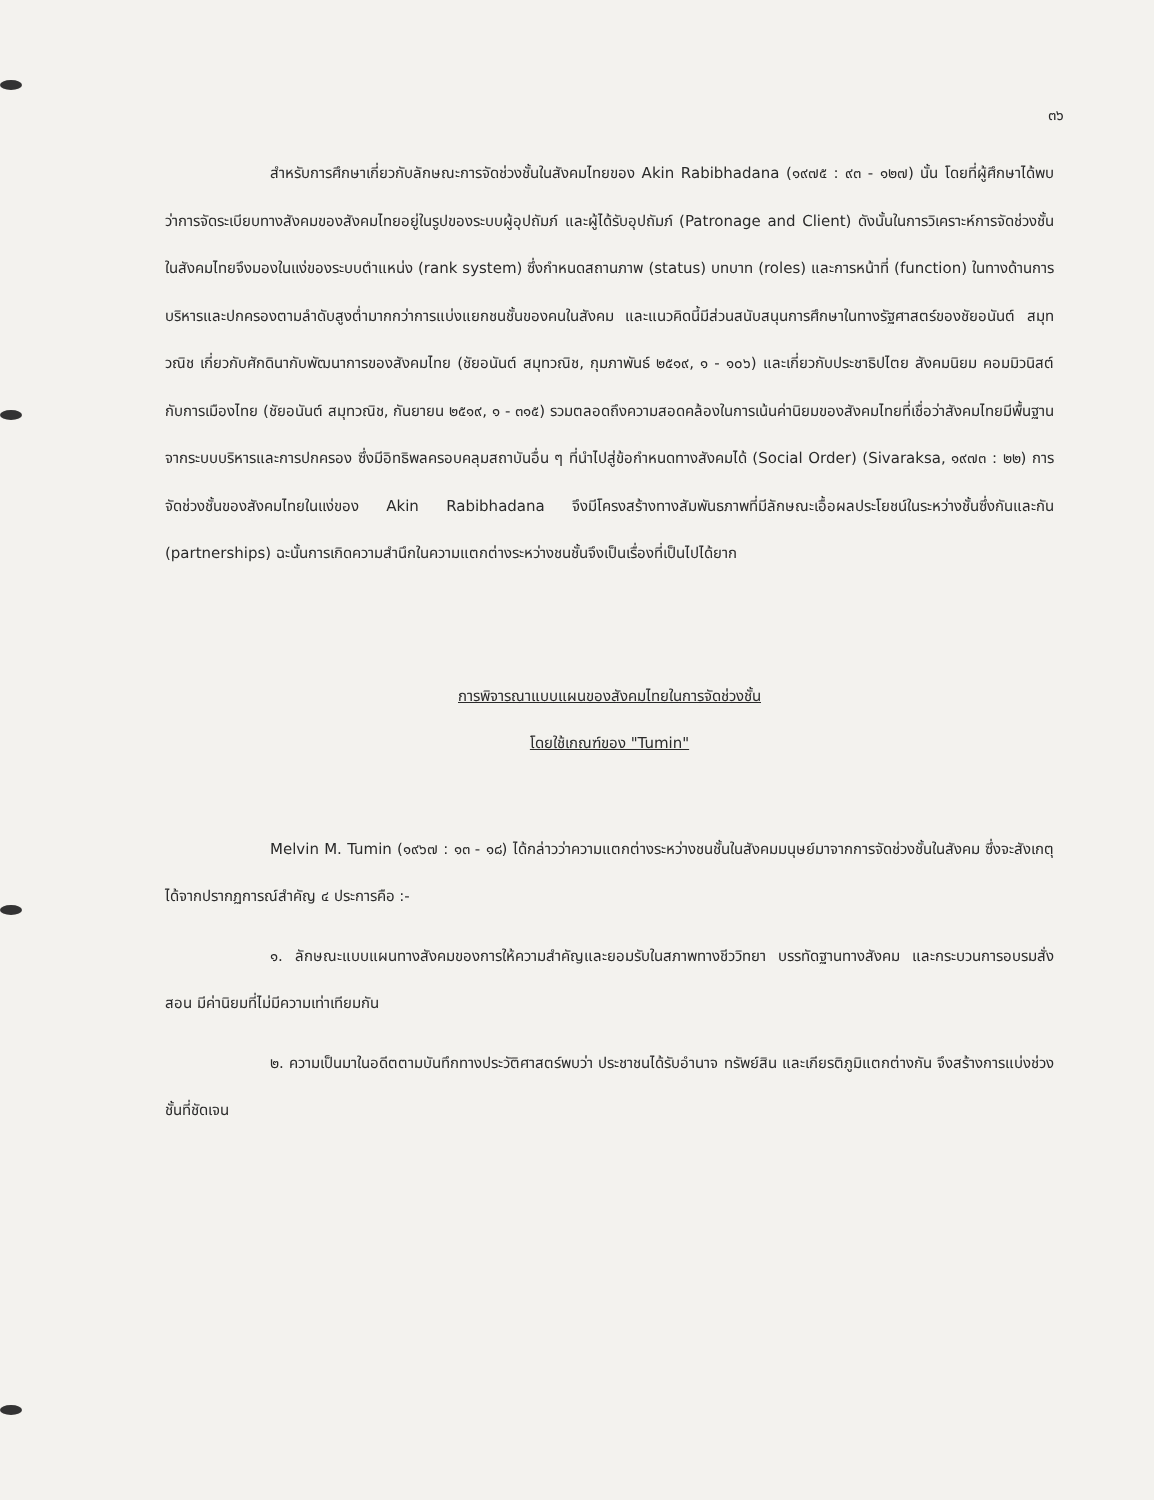๓๖
สำหรับการศึกษาเกี่ยวกับลักษณะการจัดช่วงชั้นในสังคมไทยของ Akin Rabibhadana (๑๙๗๕ : ๙๓ - ๑๒๗) นั้น โดยที่ผู้ศึกษาได้พบว่าการจัดระเบียบทางสังคมของสังคมไทยอยู่ในรูปของระบบผู้อุปถัมภ์ และผู้ได้รับอุปถัมภ์ (Patronage and Client) ดังนั้นในการวิเคราะห์การจัดช่วงชั้นในสังคมไทยจึงมองในแง่ของระบบตำแหน่ง (rank system) ซึ่งกำหนดสถานภาพ (status) บทบาท (roles) และการหน้าที่ (function) ในทางด้านการบริหารและปกครองตามลำดับสูงต่ำมากกว่าการแบ่งแยกชนชั้นของคนในสังคม และแนวคิดนี้มีส่วนสนับสนุนการศึกษาในทางรัฐศาสตร์ของชัยอนันต์ สมุทวณิช เกี่ยวกับศักดินากับพัฒนาการของสังคมไทย (ชัยอนันต์ สมุทวณิช, กุมภาพันธ์ ๒๕๑๙, ๑ - ๑๐๖) และเกี่ยวกับประชาธิปไตย สังคมนิยม คอมมิวนิสต์กับการเมืองไทย (ชัยอนันต์ สมุทวณิช, กันยายน ๒๕๑๙, ๑ - ๓๑๕) รวมตลอดถึงความสอดคล้องในการเน้นค่านิยมของสังคมไทยที่เชื่อว่าสังคมไทยมีพื้นฐานจากระบบบริหารและการปกครอง ซึ่งมีอิทธิพลครอบคลุมสถาบันอื่น ๆ ที่นำไปสู่ข้อกำหนดทางสังคมได้ (Social Order) (Sivaraksa, ๑๙๗๓ : ๒๒) การจัดช่วงชั้นของสังคมไทยในแง่ของ Akin Rabibhadana จึงมีโครงสร้างทางสัมพันธภาพที่มีลักษณะเอื้อผลประโยชน์ในระหว่างชั้นซึ่งกันและกัน (partnerships) ฉะนั้นการเกิดความสำนึกในความแตกต่างระหว่างชนชั้นจึงเป็นเรื่องที่เป็นไปได้ยาก
การพิจารณาแบบแผนของสังคมไทยในการจัดช่วงชั้น
โดยใช้เกณฑ์ของ "Tumin"
Melvin M. Tumin (๑๙๖๗ : ๑๓ - ๑๘) ได้กล่าวว่าความแตกต่างระหว่างชนชั้นในสังคมมนุษย์มาจากการจัดช่วงชั้นในสังคม ซึ่งจะสังเกตุได้จากปรากฏการณ์สำคัญ ๔ ประการคือ :-
๑. ลักษณะแบบแผนทางสังคมของการให้ความสำคัญและยอมรับในสภาพทางชีววิทยา บรรทัดฐานทางสังคม และกระบวนการอบรมสั่งสอน มีค่านิยมที่ไม่มีความเท่าเทียมกัน
๒. ความเป็นมาในอดีตตามบันทึกทางประวัติศาสตร์พบว่า ประชาชนได้รับอำนาจ ทรัพย์สิน และเกียรติภูมิแตกต่างกัน จึงสร้างการแบ่งช่วงชั้นที่ชัดเจน